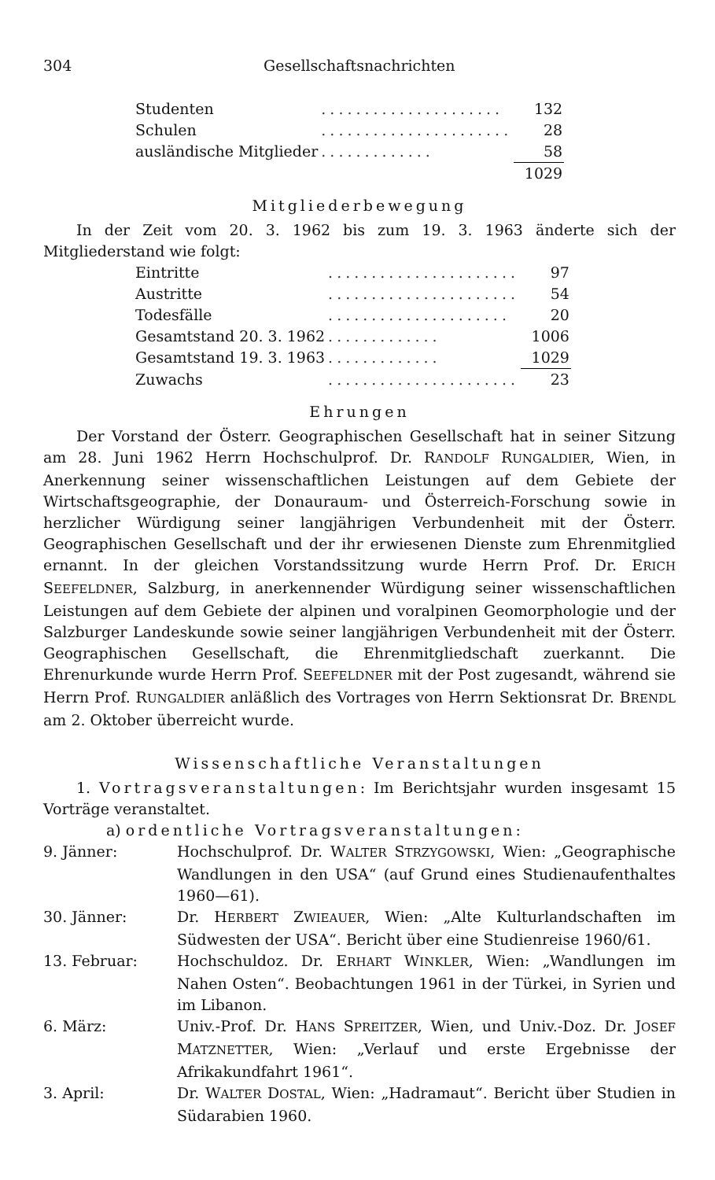304 Gesellschaftsnachrichten
| Studenten | ..................... | 132 |
| Schulen | ...................... | 28 |
| ausländische Mitglieder | ............. | 58 |
| | | 1029 |
Mitgliederbewegung
In der Zeit vom 20. 3. 1962 bis zum 19. 3. 1963 änderte sich der Mitgliederstand wie folgt:
| Eintritte | ...................... | 97 |
| Austritte | ...................... | 54 |
| Todesfälle | ..................... | 20 |
| Gesamtstand 20. 3. 1962 | ............. | 1006 |
| Gesamtstand 19. 3. 1963 | ............. | 1029 |
| Zuwachs | ...................... | 23 |
Ehrungen
Der Vorstand der Österr. Geographischen Gesellschaft hat in seiner Sitzung am 28. Juni 1962 Herrn Hochschulprof. Dr. RANDOLF RUNGALDIER, Wien, in Anerkennung seiner wissenschaftlichen Leistungen auf dem Gebiete der Wirtschaftsgeographie, der Donauraum- und Österreich-Forschung sowie in herzlicher Würdigung seiner langjährigen Verbundenheit mit der Österr. Geographischen Gesellschaft und der ihr erwiesenen Dienste zum Ehrenmitglied ernannt. In der gleichen Vorstandssitzung wurde Herrn Prof. Dr. ERICH SEEFELDNER, Salzburg, in anerkennender Würdigung seiner wissenschaftlichen Leistungen auf dem Gebiete der alpinen und voralpinen Geomorphologie und der Salzburger Landeskunde sowie seiner langjährigen Verbundenheit mit der Österr. Geographischen Gesellschaft, die Ehrenmitgliedschaft zuerkannt. Die Ehrenurkunde wurde Herrn Prof. SEEFELDNER mit der Post zugesandt, während sie Herrn Prof. RUNGALDIER anläßlich des Vortrages von Herrn Sektionsrat Dr. BRENDL am 2. Oktober überreicht wurde.
Wissenschaftliche Veranstaltungen
1. Vortragsveranstaltungen: Im Berichtsjahr wurden insgesamt 15 Vorträge veranstaltet.
a) ordentliche Vortragsveranstaltungen:
| 9. Jänner: | Hochschulprof. Dr. W ALTER S TRZYGOWSKI , Wien: „Geographische Wandlungen in den USA“ (auf Grund eines Studienaufenthaltes 1960—61). |
| 30. Jänner: | Dr. H ERBERT Z WIEAUER , Wien: „Alte Kulturlandschaften im Südwesten der USA“. Bericht über eine Studienreise 1960/61. |
| 13. Februar: | Hochschuldoz. Dr. E RHART W INKLER , Wien: „Wandlungen im Nahen Osten“. Beobachtungen 1961 in der Türkei, in Syrien und im Libanon. |
| 6. März: | Univ.-Prof. Dr. H ANS S PREITZER , Wien, und Univ.-Doz. Dr. J OSEF M ATZNETTER , Wien: „Verlauf und erste Ergebnisse der Afrikakundfahrt 1961“. |
| 3. April: | Dr. W ALTER D OSTAL , Wien: „Hadramaut“. Bericht über Studien in Südarabien 1960. |